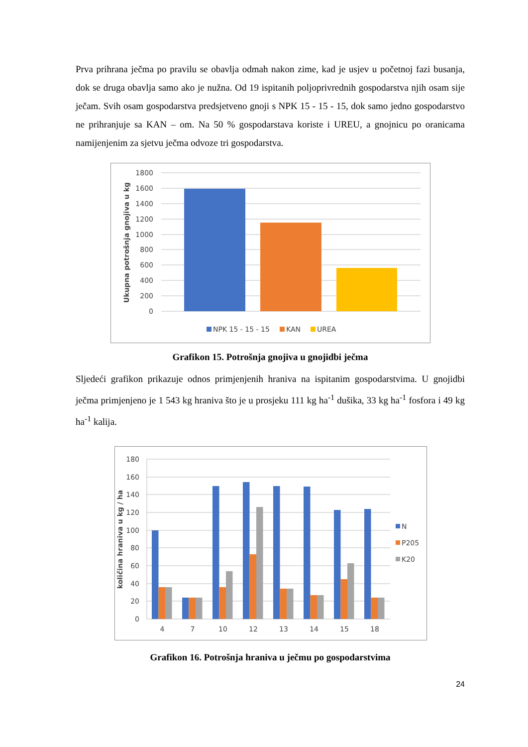Prva prihrana ječma po pravilu se obavlja odmah nakon zime, kad je usjev u početnoj fazi busanja, dok se druga obavlja samo ako je nužna. Od 19 ispitanih poljoprivrednih gospodarstva njih osam sije ječam. Svih osam gospodarstva predsjetveno gnoji s NPK 15 - 15 - 15, dok samo jedno gospodarstvo ne prihranjuje sa KAN – om. Na 50 % gospodarstava koriste i UREU, a gnojnicu po oranicama namijenjenim za sjetvu ječma odvoze tri gospodarstva.
1800
1600
1400
1200
1000
800
600
400
200
0
Ukupna potrošnja gnojiva u kg
NPK 15 - 15 - 15
KAN
UREA
Grafikon 15. Potrošnja gnojiva u gnojidbi ječma
Sljedeći grafikon prikazuje odnos primjenjenih hraniva na ispitanim gospodarstvima. U gnojidbi ječma primjenjeno je 1 543 kg hraniva što je u prosjeku 111 kg ha<sup>-1</sup> dušika, 33 kg ha<sup>-1</sup> fosfora i 49 kg ha<sup>-1</sup> kalija.
180
160
140
120
100
80
60
40
20
0
4
7
10
12
13
14
15
18
količina hraniva u kg / ha
N
P205
K20
Grafikon 16. Potrošnja hraniva u ječmu po gospodarstvima
24